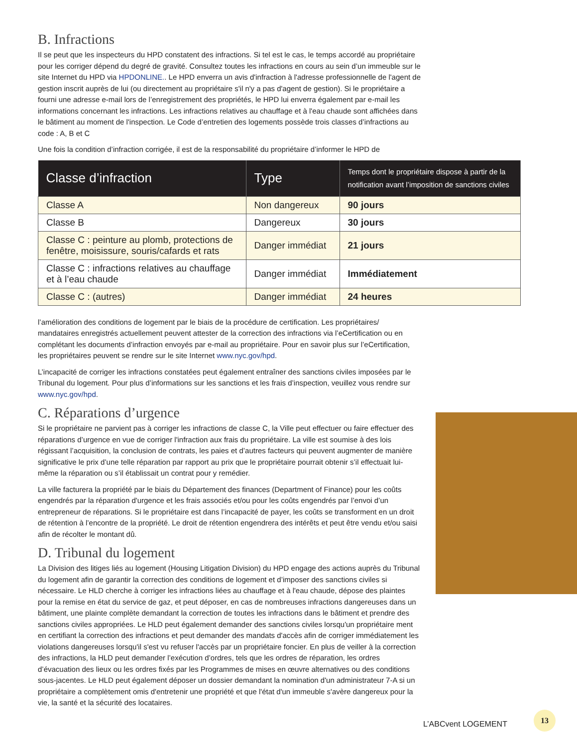B. Infractions
Il se peut que les inspecteurs du HPD constatent des infractions. Si tel est le cas, le temps accordé au propriétaire pour les corriger dépend du degré de gravité. Consultez toutes les infractions en cours au sein d’un immeuble sur le site Internet du HPD via HPDONLINE.. Le HPD enverra un avis d'infraction à l'adresse professionnelle de l'agent de gestion inscrit auprès de lui (ou directement au propriétaire s'il n'y a pas d'agent de gestion). Si le propriétaire a fourni une adresse e-mail lors de l’enregistrement des propriétés, le HPD lui enverra également par e-mail les informations concernant les infractions. Les infractions relatives au chauffage et à l'eau chaude sont affichées dans le bâtiment au moment de l'inspection. Le Code d’entretien des logements possède trois classes d’infractions au code : A, B et C
Une fois la condition d’infraction corrigée, il est de la responsabilité du propriétaire d’informer le HPD de
| Classe d’infraction | Type | Temps dont le propriétaire dispose à partir de la notification avant l’imposition de sanctions civiles |
| --- | --- | --- |
| Classe A | Non dangereux | 90 jours |
| Classe B | Dangereux | 30 jours |
| Classe C : peinture au plomb, protections de fenêtre, moisissure, souris/cafards et rats | Danger immédiat | 21 jours |
| Classe C : infractions relatives au chauffage et à l’eau chaude | Danger immédiat | Immédiatement |
| Classe C : (autres) | Danger immédiat | 24 heures |
l’amélioration des conditions de logement par le biais de la procédure de certification. Les propriétaires/ mandataires enregistrés actuellement peuvent attester de la correction des infractions via l’eCertification ou en complétant les documents d’infraction envoyés par e-mail au propriétaire. Pour en savoir plus sur l’eCertification, les propriétaires peuvent se rendre sur le site Internet www.nyc.gov/hpd.
L’incapacité de corriger les infractions constatées peut également entraîner des sanctions civiles imposées par le Tribunal du logement. Pour plus d’informations sur les sanctions et les frais d’inspection, veuillez vous rendre sur www.nyc.gov/hpd.
C. Réparations d’urgence
Si le propriétaire ne parvient pas à corriger les infractions de classe C, la Ville peut effectuer ou faire effectuer des réparations d’urgence en vue de corriger l'infraction aux frais du propriétaire. La ville est soumise à des lois régissant l’acquisition, la conclusion de contrats, les paies et d’autres facteurs qui peuvent augmenter de manière significative le prix d’une telle réparation par rapport au prix que le propriétaire pourrait obtenir s’il effectuait lui-même la réparation ou s’il établissait un contrat pour y remédier.
La ville facturera la propriété par le biais du Département des finances (Department of Finance) pour les coûts engendrés par la réparation d'urgence et les frais associés et/ou pour les coûts engendrés par l’envoi d’un entrepreneur de réparations. Si le propriétaire est dans l’incapacité de payer, les coûts se transforment en un droit de rétention à l’encontre de la propriété. Le droit de rétention engendrera des intérêts et peut être vendu et/ou saisi afin de récolter le montant dû.
D. Tribunal du logement
La Division des litiges liés au logement (Housing Litigation Division) du HPD engage des actions auprès du Tribunal du logement afin de garantir la correction des conditions de logement et d’imposer des sanctions civiles si nécessaire. Le HLD cherche à corriger les infractions liées au chauffage et à l'eau chaude, dépose des plaintes pour la remise en état du service de gaz, et peut déposer, en cas de nombreuses infractions dangereuses dans un bâtiment, une plainte complète demandant la correction de toutes les infractions dans le bâtiment et prendre des sanctions civiles appropriées. Le HLD peut également demander des sanctions civiles lorsqu'un propriétaire ment en certifiant la correction des infractions et peut demander des mandats d'accès afin de corriger immédiatement les violations dangereuses lorsqu'il s'est vu refuser l'accès par un propriétaire foncier. En plus de veiller à la correction des infractions, la HLD peut demander l’exécution d’ordres, tels que les ordres de réparation, les ordres d’évacuation des lieux ou les ordres fixés par les Programmes de mises en œuvre alternatives ou des conditions sous-jacentes. Le HLD peut également déposer un dossier demandant la nomination d'un administrateur 7-A si un propriétaire a complètement omis d'entretenir une propriété et que l'état d'un immeuble s'avère dangereux pour la vie, la santé et la sécurité des locataires.
L’ABCvent LOGEMENT
13